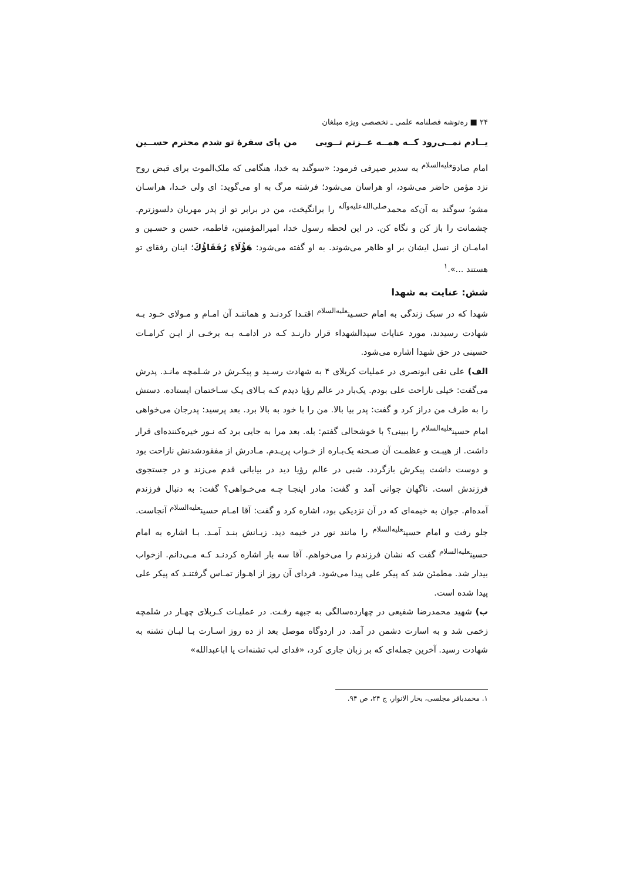۲۴ ■ ره‌توشه فصلنامه علمی ـ تخصصی ویژه مبلغان
یــادم نمــی‌رود کــه همــه عــزتم تــویی من پای سفرهٔ تو شدم محترم حســین
امام صادق<sup>علیه‌السلام</sup> به سدیر صیرفی فرمود: «سوگند به خدا، هنگامی که ملک‌الموت برای قبض روح نزد مؤمن حاضر می‌شود، او هراسان می‌شود؛ فرشته مرگ به او می‌گوید: ای ولی خـدا، هراسـان مشو؛ سوگند به آن‌که محمد<sup>صلی‌الله‌علیه‌وآله</sup> را برانگیخت، من در برابر تو از پدر مهربان دلسوزترم. چشمانت را باز کن و نگاه کن. در این لحظه رسول خدا، امیرالمؤمنین، فاطمه، حسن و حسـین و امامـان از نسل ایشان بر او ظاهر می‌شوند. به او گفته می‌شود: هَؤُلَاءِ رُفَقَاؤُكَ؛ اینان رفقای تو هستند ...».<sup>۱</sup>
شش: عنایت به شهدا
شهدا که در سبک زندگی به امام حسـین<sup>علیه‌السلام</sup> اقتـدا کردنـد و هماننـد آن امـام و مـولای خـود بـه شهادت رسیدند، مورد عنایات سیدالشهداء قرار دارنـد کـه در ادامـه بـه برخـی از ایـن کرامـات حسینی در حق شهدا اشاره می‌شود.
الف) علی نقی ابونصری در عملیات کربلای ۴ به شهادت رسـید و پیکـرش در شـلمچه مانـد. پدرش می‌گفت: خیلی ناراحت علی بودم. یک‌بار در عالم رؤیا دیدم کـه بـالای یـک سـاختمان ایستاده. دستش را به طرف من دراز کرد و گفت: پدر بیا بالا. من را با خود به بالا برد. بعد پرسید: پدرجان می‌خواهی امام حسین<sup>علیه‌السلام</sup> را ببینی؟ با خوشحالی گفتم: بله. بعد مرا به جایی برد که نـور خیره‌کننده‌ای قرار داشت. از هیبـت و عظمـت آن صـحنه یک‌بـاره از خـواب پریـدم. مـادرش از مفقودشدنش ناراحت بود و دوست داشت پیکرش بازگردد. شبی در عالم رؤیا دید در بیابانی قدم می‌زند و در جستجوی فرزندش است. ناگهان جوانی آمد و گفت: مادر اینجـا چـه می‌خـواهی؟ گفت: به دنبال فرزندم آمده‌ام. جوان به خیمه‌ای که در آن نزدیکی بود، اشاره کرد و گفت: آقا امـام حسین<sup>علیه‌السلام</sup> آنجاست. جلو رفت و امام حسین<sup>علیه‌السلام</sup> را مانند نور در خیمه دید. زبـانش بنـد آمـد. بـا اشاره به امام حسین<sup>علیه‌السلام</sup> گفت که نشان فرزندم را می‌خواهم. آقا سه بار اشاره کردنـد کـه مـی‌دانم. ازخواب بیدار شد. مطمئن شد که پیکر علی پیدا می‌شود. فردای آن روز از اهـواز تمـاس گرفتنـد که پیکر علی پیدا شده است.
ب) شهید محمدرضا شفیعی در چهارده‌سالگی به جبهه رفـت. در عملیـات کـربلای چهـار در شلمچه زخمی شد و به اسارت دشمن در آمد. در اردوگاه موصل بعد از ده روز اسـارت بـا لبـان تشنه به شهادت رسید. آخرین جمله‌ای که بر زبان جاری کرد، «فدای لب تشنه‌ات یا اباعبدالله»
۱. محمدباقر مجلسی، بحار الانوار، ج ۲۴، ص ۹۴.